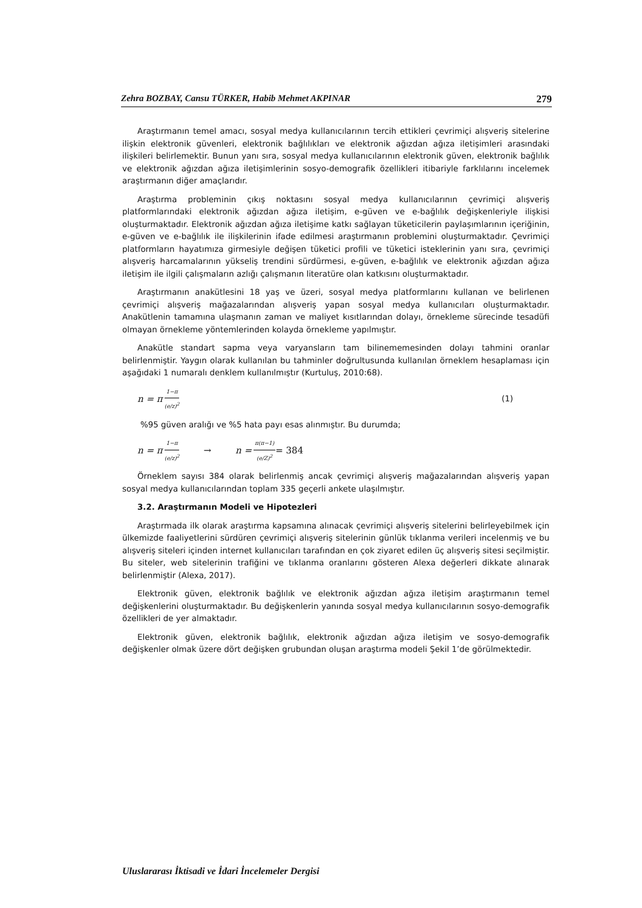Zehra BOZBAY, Cansu TÜRKER, Habib Mehmet AKPINAR 279
Araştırmanın temel amacı, sosyal medya kullanıcılarının tercih ettikleri çevrimiçi alışveriş sitelerine ilişkin elektronik güvenleri, elektronik bağlılıkları ve elektronik ağızdan ağıza iletişimleri arasındaki ilişkileri belirlemektir. Bunun yanı sıra, sosyal medya kullanıcılarının elektronik güven, elektronik bağlılık ve elektronik ağızdan ağıza iletişimlerinin sosyo-demografik özellikleri itibariyle farklılarını incelemek araştırmanın diğer amaçlarıdır.
Araştırma probleminin çıkış noktasını sosyal medya kullanıcılarının çevrimiçi alışveriş platformlarındaki elektronik ağızdan ağıza iletişim, e-güven ve e-bağlılık değişkenleriyle ilişkisi oluşturmaktadır. Elektronik ağızdan ağıza iletişime katkı sağlayan tüketicilerin paylaşımlarının içeriğinin, e-güven ve e-bağlılık ile ilişkilerinin ifade edilmesi araştırmanın problemini oluşturmaktadır. Çevrimiçi platformların hayatımıza girmesiyle değişen tüketici profili ve tüketici isteklerinin yanı sıra, çevrimiçi alışveriş harcamalarının yükseliş trendini sürdürmesi, e-güven, e-bağlılık ve elektronik ağızdan ağıza iletişim ile ilgili çalışmaların azlığı çalışmanın literatüre olan katkısını oluşturmaktadır.
Araştırmanın anakütlesini 18 yaş ve üzeri, sosyal medya platformlarını kullanan ve belirlenen çevrimiçi alışveriş mağazalarından alışveriş yapan sosyal medya kullanıcıları oluşturmaktadır. Anakütlenin tamamına ulaşmanın zaman ve maliyet kısıtlarından dolayı, örnekleme sürecinde tesadüfi olmayan örnekleme yöntemlerinden kolayda örnekleme yapılmıştır.
Anakütle standart sapma veya varyansların tam bilinememesinden dolayı tahmini oranlar belirlenmiştir. Yaygın olarak kullanılan bu tahminler doğrultusunda kullanılan örneklem hesaplaması için aşağıdaki 1 numaralı denklem kullanılmıştır (Kurtuluş, 2010:68).
n = π 1−π (e/z)<sup>2</sup> (1)
%95 güven aralığı ve %5 hata payı esas alınmıştır. Bu durumda;
n = π 1−π (e/z)<sup>2</sup> → n = π(π−1) (e/Z)<sup>2</sup> = 384
Örneklem sayısı 384 olarak belirlenmiş ancak çevrimiçi alışveriş mağazalarından alışveriş yapan sosyal medya kullanıcılarından toplam 335 geçerli ankete ulaşılmıştır.
3.2. Araştırmanın Modeli ve Hipotezleri
Araştırmada ilk olarak araştırma kapsamına alınacak çevrimiçi alışveriş sitelerini belirleyebilmek için ülkemizde faaliyetlerini sürdüren çevrimiçi alışveriş sitelerinin günlük tıklanma verileri incelenmiş ve bu alışveriş siteleri içinden internet kullanıcıları tarafından en çok ziyaret edilen üç alışveriş sitesi seçilmiştir. Bu siteler, web sitelerinin trafiğini ve tıklanma oranlarını gösteren Alexa değerleri dikkate alınarak belirlenmiştir (Alexa, 2017).
Elektronik güven, elektronik bağlılık ve elektronik ağızdan ağıza iletişim araştırmanın temel değişkenlerini oluşturmaktadır. Bu değişkenlerin yanında sosyal medya kullanıcılarının sosyo-demografik özellikleri de yer almaktadır.
Elektronik güven, elektronik bağlılık, elektronik ağızdan ağıza iletişim ve sosyo-demografik değişkenler olmak üzere dört değişken grubundan oluşan araştırma modeli Şekil 1’de görülmektedir.
Uluslararası İktisadi ve İdari İncelemeler Dergisi